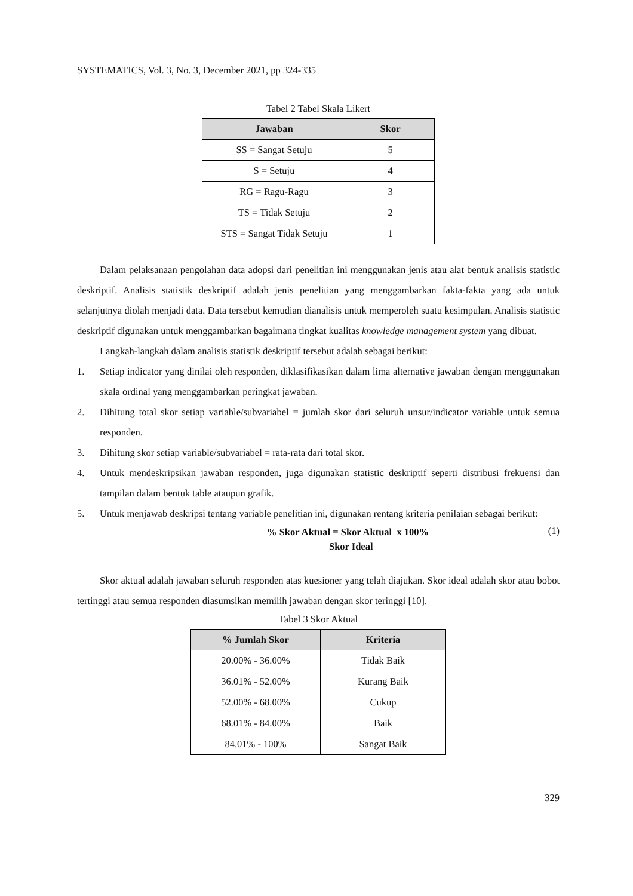SYSTEMATICS, Vol. 3, No. 3, December 2021, pp 324-335
Tabel 2 Tabel Skala Likert
| Jawaban | Skor |
| --- | --- |
| SS = Sangat Setuju | 5 |
| S = Setuju | 4 |
| RG = Ragu-Ragu | 3 |
| TS = Tidak Setuju | 2 |
| STS = Sangat Tidak Setuju | 1 |
Dalam pelaksanaan pengolahan data adopsi dari penelitian ini menggunakan jenis atau alat bentuk analisis statistic deskriptif. Analisis statistik deskriptif adalah jenis penelitian yang menggambarkan fakta-fakta yang ada untuk selanjutnya diolah menjadi data. Data tersebut kemudian dianalisis untuk memperoleh suatu kesimpulan. Analisis statistic deskriptif digunakan untuk menggambarkan bagaimana tingkat kualitas knowledge management system yang dibuat.
Langkah-langkah dalam analisis statistik deskriptif tersebut adalah sebagai berikut:
1. Setiap indicator yang dinilai oleh responden, diklasifikasikan dalam lima alternative jawaban dengan menggunakan skala ordinal yang menggambarkan peringkat jawaban.
2. Dihitung total skor setiap variable/subvariabel = jumlah skor dari seluruh unsur/indicator variable untuk semua responden.
3. Dihitung skor setiap variable/subvariabel = rata-rata dari total skor.
4. Untuk mendeskripsikan jawaban responden, juga digunakan statistic deskriptif seperti distribusi frekuensi dan tampilan dalam bentuk table ataupun grafik.
5. Untuk menjawab deskripsi tentang variable penelitian ini, digunakan rentang kriteria penilaian sebagai berikut:
% Skor Aktual = Skor Aktual x 100%
Skor Ideal
(1)
Skor aktual adalah jawaban seluruh responden atas kuesioner yang telah diajukan. Skor ideal adalah skor atau bobot tertinggi atau semua responden diasumsikan memilih jawaban dengan skor teringgi [10].
Tabel 3 Skor Aktual
| % Jumlah Skor | Kriteria |
| --- | --- |
| 20.00% - 36.00% | Tidak Baik |
| 36.01% - 52.00% | Kurang Baik |
| 52.00% - 68.00% | Cukup |
| 68.01% - 84.00% | Baik |
| 84.01% - 100% | Sangat Baik |
329